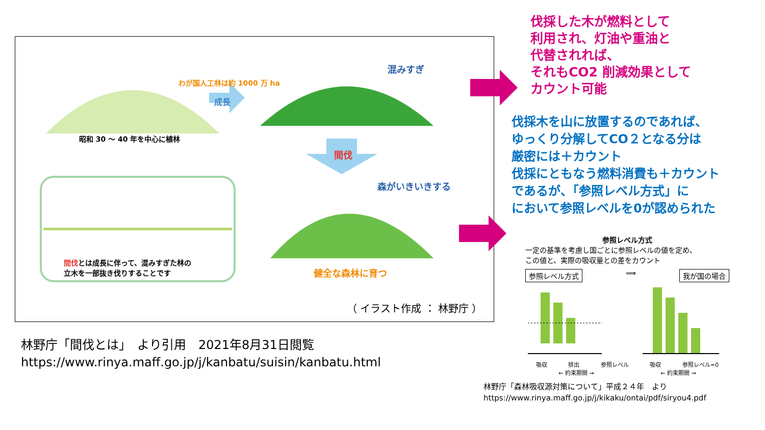わが国人工林は約 1000 万 ha
成長
混みすぎ
昭和 30 ～ 40 年を中心に植林
間伐
森がいきいきする
間伐とは成長に伴って、混みすぎた林の
立木を一部抜き伐りすることです
健全な森林に育つ
（ イラスト作成 ： 林野庁 ）
伐採した木が燃料として
利用され、灯油や重油と
代替されれば、
それもCO2 削減効果として
カウント可能
伐採木を山に放置するのであれば、
ゆっくり分解してCO２となる分は
厳密には＋カウント
伐採にともなう燃料消費も＋カウント
であるが、「参照レベル方式」に
において参照レベルを0が認められた
参照レベル方式
一定の基準を考慮し国ごとに参照レベルの値を定め、
この値と、実際の吸収量との差をカウント
参照レベル方式 ⟹ 我が国の場合
吸収 排出 参照レベル 吸収 参照レベル=0
← 約束期間 → ← 約束期間 →
林野庁「間伐とは」　より引用　2021年8月31日閲覧
https://www.rinya.maff.go.jp/j/kanbatu/suisin/kanbatu.html
林野庁「森林吸収源対策について」平成２４年　より
https://www.rinya.maff.go.jp/j/kikaku/ontai/pdf/siryou4.pdf